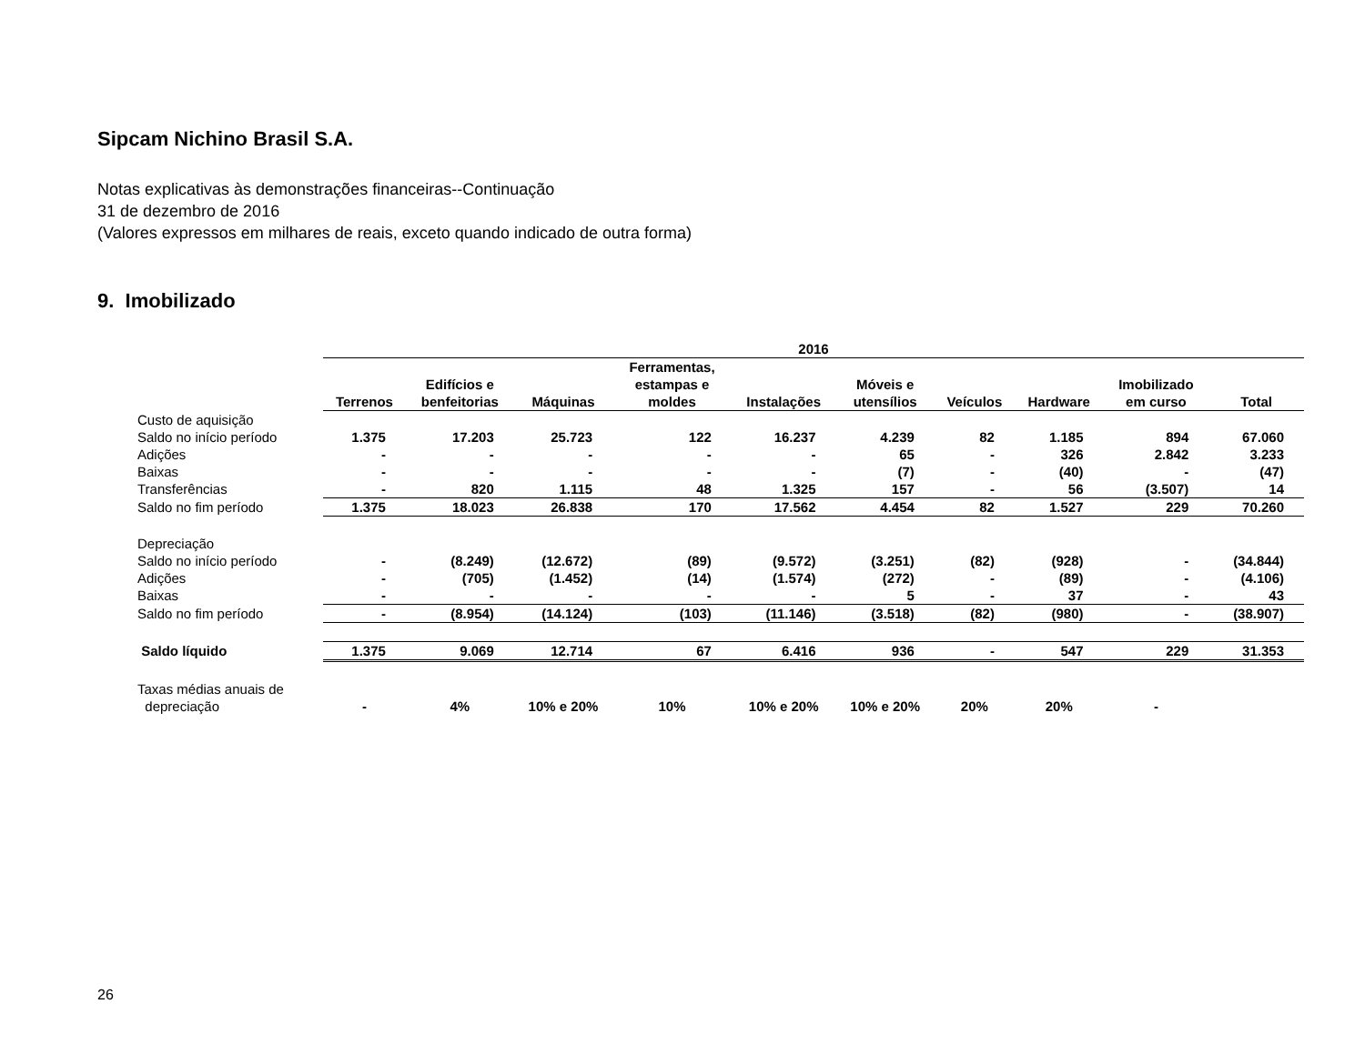Sipcam Nichino Brasil S.A.
Notas explicativas às demonstrações financeiras--Continuação
31 de dezembro de 2016
(Valores expressos em milhares de reais, exceto quando indicado de outra forma)
9. Imobilizado
| | 2016 | | | | | | | | | |
| --- | --- | --- | --- | --- | --- | --- | --- | --- | --- | --- |
| | Terrenos | Edifícios e benfeitorias | Máquinas | Ferramentas, estampas e moldes | Instalações | Móveis e utensílios | Veículos | Hardware | Imobilizado em curso | Total |
| Custo de aquisição | | | | | | | | | | |
| Saldo no início período | 1.375 | 17.203 | 25.723 | 122 | 16.237 | 4.239 | 82 | 1.185 | 894 | 67.060 |
| Adições | - | - | - | - | - | 65 | - | 326 | 2.842 | 3.233 |
| Baixas | - | - | - | - | - | (7) | - | (40) | - | (47) |
| Transferências | - | 820 | 1.115 | 48 | 1.325 | 157 | - | 56 | (3.507) | 14 |
| Saldo no fim período | 1.375 | 18.023 | 26.838 | 170 | 17.562 | 4.454 | 82 | 1.527 | 229 | 70.260 |
| Depreciação | | | | | | | | | | |
| Saldo no início período | - | (8.249) | (12.672) | (89) | (9.572) | (3.251) | (82) | (928) | - | (34.844) |
| Adições | - | (705) | (1.452) | (14) | (1.574) | (272) | - | (89) | - | (4.106) |
| Baixas | - | - | - | - | - | 5 | - | 37 | - | 43 |
| Saldo no fim período | - | (8.954) | (14.124) | (103) | (11.146) | (3.518) | (82) | (980) | - | (38.907) |
| Saldo líquido | 1.375 | 9.069 | 12.714 | 67 | 6.416 | 936 | - | 547 | 229 | 31.353 |
| Taxas médias anuais de depreciação | - | 4% | 10% e 20% | 10% | 10% e 20% | 10% e 20% | 20% | 20% | - | |
26